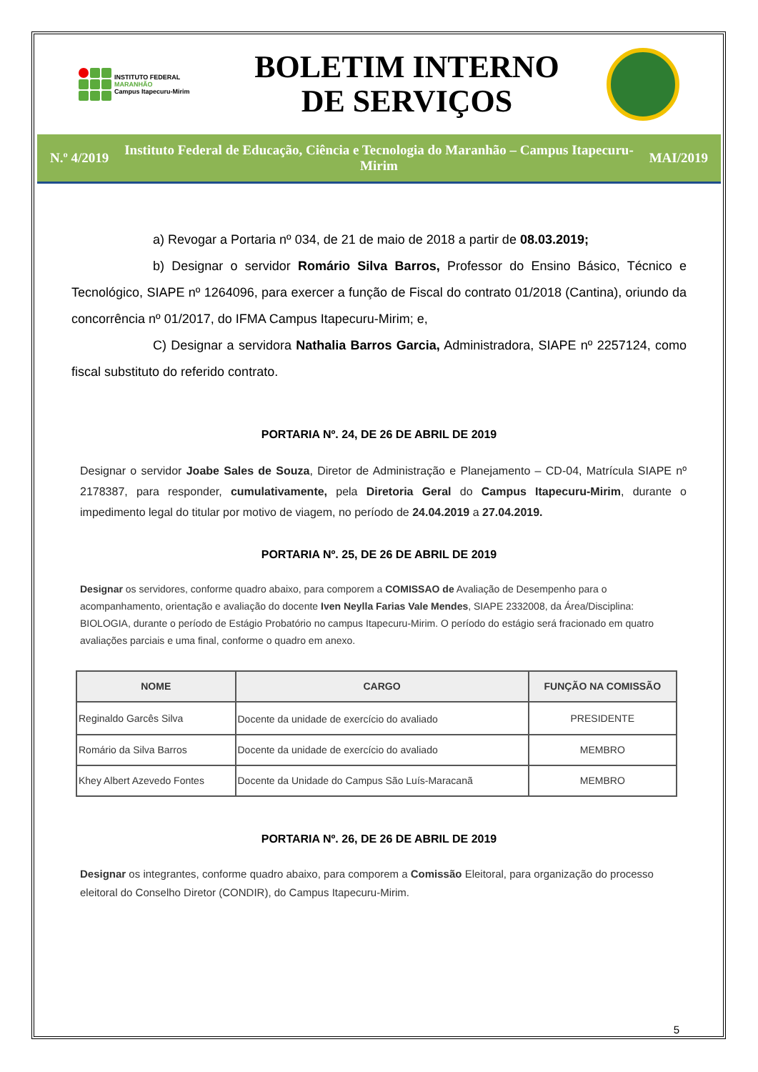INSTITUTO FEDERAL
MARANHÃO
Campus Itapecuru-Mirim
BOLETIM INTERNO
DE SERVIÇOS
N.º 4/2019
Instituto Federal de Educação, Ciência e Tecnologia do Maranhão – Campus Itapecuru-Mirim
MAI/2019
a) Revogar a Portaria nº 034, de 21 de maio de 2018 a partir de 08.03.2019;
b) Designar o servidor Romário Silva Barros, Professor do Ensino Básico, Técnico e Tecnológico, SIAPE nº 1264096, para exercer a função de Fiscal do contrato 01/2018 (Cantina), oriundo da concorrência nº 01/2017, do IFMA Campus Itapecuru-Mirim; e,
C) Designar a servidora Nathalia Barros Garcia, Administradora, SIAPE nº 2257124, como fiscal substituto do referido contrato.
PORTARIA Nº. 24, DE 26 DE ABRIL DE 2019
Designar o servidor Joabe Sales de Souza, Diretor de Administração e Planejamento – CD-04, Matrícula SIAPE nº 2178387, para responder, cumulativamente, pela Diretoria Geral do Campus Itapecuru-Mirim, durante o impedimento legal do titular por motivo de viagem, no período de 24.04.2019 a 27.04.2019.
PORTARIA Nº. 25, DE 26 DE ABRIL DE 2019
Designar os servidores, conforme quadro abaixo, para comporem a COMISSAO de Avaliação de Desempenho para o acompanhamento, orientação e avaliação do docente Iven Neylla Farias Vale Mendes, SIAPE 2332008, da Área/Disciplina: BIOLOGIA, durante o período de Estágio Probatório no campus Itapecuru-Mirim. O período do estágio será fracionado em quatro avaliações parciais e uma final, conforme o quadro em anexo.
| NOME | CARGO | FUNÇÃO NA COMISSÃO |
| --- | --- | --- |
| Reginaldo Garcês Silva | Docente da unidade de exercício do avaliado | PRESIDENTE |
| Romário da Silva Barros | Docente da unidade de exercício do avaliado | MEMBRO |
| Khey Albert Azevedo Fontes | Docente da Unidade do Campus São Luís-Maracanã | MEMBRO |
PORTARIA Nº. 26, DE 26 DE ABRIL DE 2019
Designar os integrantes, conforme quadro abaixo, para comporem a Comissão Eleitoral, para organização do processo eleitoral do Conselho Diretor (CONDIR), do Campus Itapecuru-Mirim.
5